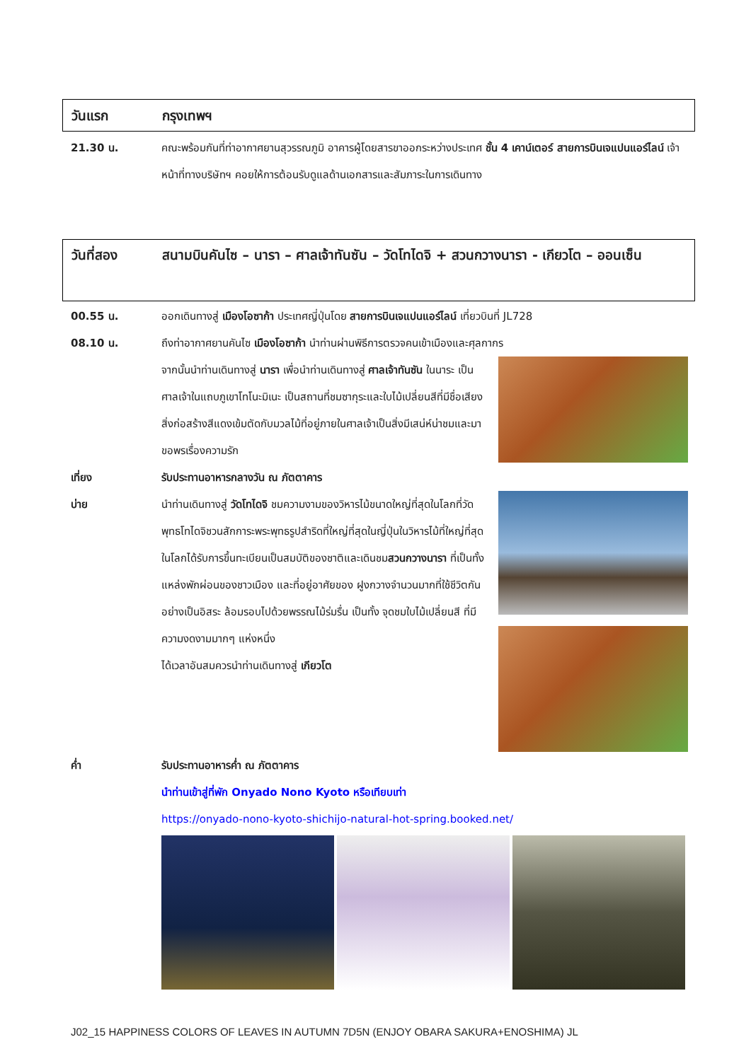วันแรก กรุงเทพฯ
21.30 น. คณะพร้อมกันที่ท่าอากาศยานสุวรรณภูมิ อาคารผู้โดยสารขาออกระหว่างประเทศ ชั้น 4 เคาน์เตอร์ สายการบินเจแปนแอร์ไลน์ เจ้าหน้าที่ทางบริษัทฯ คอยให้การต้อนรับดูแลด้านเอกสารและสัมภาระในการเดินทาง
วันที่สอง สนามบินคันไซ – นารา – ศาลเจ้าทันซัน – วัดโทไดจิ + สวนกวางนารา - เกียวโต – ออนเซ็น
00.55 น. ออกเดินทางสู่ เมืองโอซาก้า ประเทศญี่ปุ่นโดย สายการบินเจแปนแอร์ไลน์ เที่ยวบินที่ JL728
08.10 น. ถึงท่าอากาศยานคันไซ เมืองโอซาก้า นำท่านผ่านพิธีการตรวจคนเข้าเมืองและศุลกากร
จากนั้นนำท่านเดินทางสู่ นารา เพื่อนำท่านเดินทางสู่ ศาลเจ้าทันซัน ในนาระ เป็นศาลเจ้าในแถบภูเขาโทโนะมิเนะ เป็นสถานที่ชมซากุระและใบไม้เปลี่ยนสีที่มีชื่อเสียง สิ่งก่อสร้างสีแดงเข้มตัดกับมวลไม้ที่อยู่ภายในศาลเจ้าเป็นสิ่งมีเสน่ห์น่าชมและมาขอพรเรื่องความรัก
เที่ยง รับประทานอาหารกลางวัน ณ ภัตตาคาร
บ่าย นำท่านเดินทางสู่ วัดโทไดจิ ชมความงามของวิหารไม้ขนาดใหญ่ที่สุดในโลกที่วัดพุทธโทไดจิชวนสักการะพระพุทธรูปสำริดที่ใหญ่ที่สุดในญี่ปุ่นในวิหารไม้ที่ใหญ่ที่สุดในโลกได้รับการขึ้นทะเบียนเป็นสมบัติของชาติและเดินชมสวนกวางนารา ที่เป็นทั้งแหล่งพักผ่อนของชาวเมือง และที่อยู่อาศัยของ ฝูงกวางจำนวนมากที่ใช้ชีวิตกันอย่างเป็นอิสระ ล้อมรอบไปด้วยพรรณไม้ร่มรื่น เป็นทั้ง จุดชมใบไม้เปลี่ยนสี ที่มีความงดงามมากๆ แห่งหนึ่ง
ได้เวลาอันสมควรนำท่านเดินทางสู่ เกียวโต
ค่ำ รับประทานอาหารค่ำ ณ ภัตตาคาร
นำท่านเข้าสู่ที่พัก Onyado Nono Kyoto หรือเทียบเท่า
https://onyado-nono-kyoto-shichijo-natural-hot-spring.booked.net/
J02_15 HAPPINESS COLORS OF LEAVES IN AUTUMN 7D5N (ENJOY OBARA SAKURA+ENOSHIMA) JL